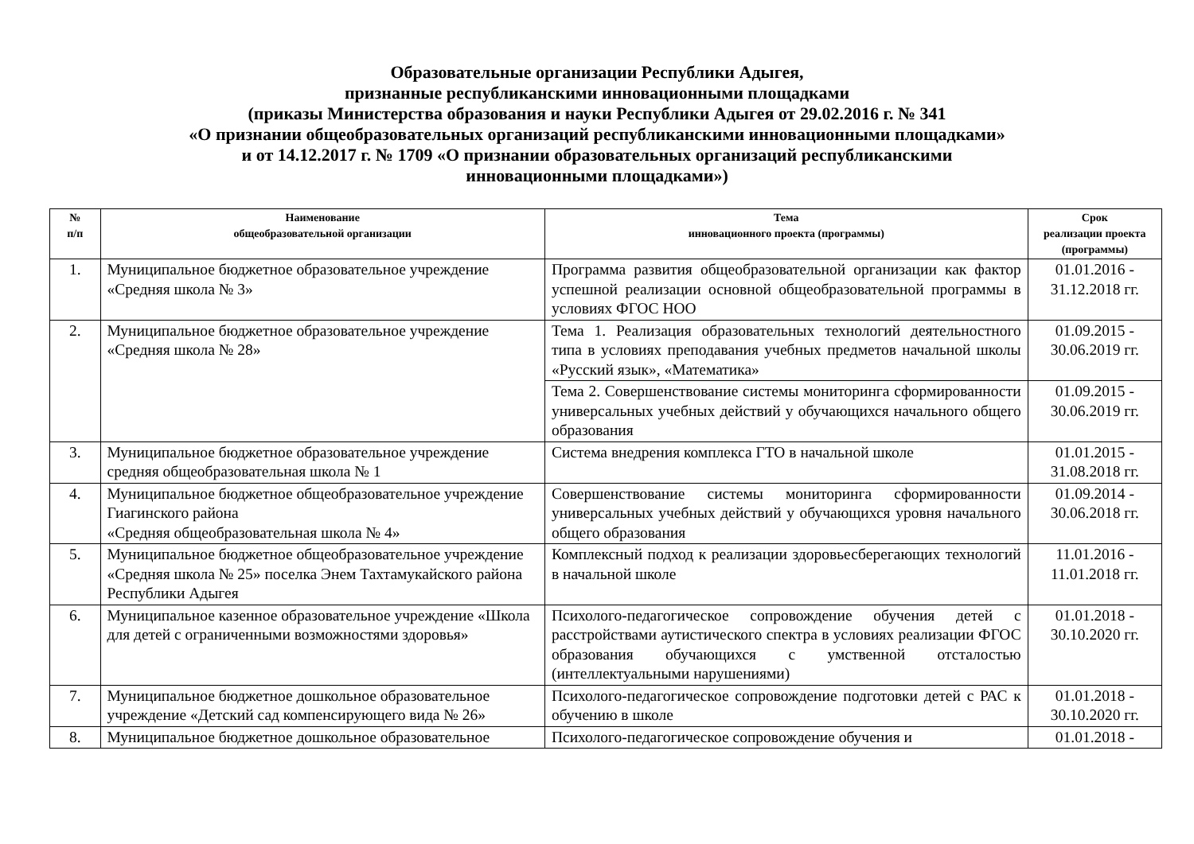Образовательные организации Республики Адыгея,
признанные республиканскими инновационными площадками
(приказы Министерства образования и науки Республики Адыгея от 29.02.2016 г. № 341
«О признании общеобразовательных организаций республиканскими инновационными площадками»
и от 14.12.2017 г. № 1709 «О признании образовательных организаций республиканскими
инновационными площадками»)
| № п/п | Наименование общеобразовательной организации | Тема инновационного проекта (программы) | Срок реализации проекта (программы) |
| --- | --- | --- | --- |
| 1. | Муниципальное бюджетное образовательное учреждение «Средняя школа № 3» | Программа развития общеобразовательной организации как фактор успешной реализации основной общеобразовательной программы в условиях ФГОС НОО | 01.01.2016 - 31.12.2018 гг. |
| 2. | Муниципальное бюджетное образовательное учреждение «Средняя школа № 28» | Тема 1. Реализация образовательных технологий деятельностного типа в условиях преподавания учебных предметов начальной школы «Русский язык», «Математика» | 01.09.2015 - 30.06.2019 гг. |
| | | Тема 2. Совершенствование системы мониторинга сформированности универсальных учебных действий у обучающихся начального общего образования | 01.09.2015 - 30.06.2019 гг. |
| 3. | Муниципальное бюджетное образовательное учреждение средняя общеобразовательная школа № 1 | Система внедрения комплекса ГТО в начальной школе | 01.01.2015 - 31.08.2018 гг. |
| 4. | Муниципальное бюджетное общеобразовательное учреждение Гиагинского района «Средняя общеобразовательная школа № 4» | Совершенствование системы мониторинга сформированности универсальных учебных действий у обучающихся уровня начального общего образования | 01.09.2014 - 30.06.2018 гг. |
| 5. | Муниципальное бюджетное общеобразовательное учреждение «Средняя школа № 25» поселка Энем Тахтамукайского района Республики Адыгея | Комплексный подход к реализации здоровьесберегающих технологий в начальной школе | 11.01.2016 - 11.01.2018 гг. |
| 6. | Муниципальное казенное образовательное учреждение «Школа для детей с ограниченными возможностями здоровья» | Психолого-педагогическое сопровождение обучения детей с расстройствами аутистического спектра в условиях реализации ФГОС образования обучающихся с умственной отсталостью (интеллектуальными нарушениями) | 01.01.2018 - 30.10.2020 гг. |
| 7. | Муниципальное бюджетное дошкольное образовательное учреждение «Детский сад компенсирующего вида № 26» | Психолого-педагогическое сопровождение подготовки детей с РАС к обучению в школе | 01.01.2018 - 30.10.2020 гг. |
| 8. | Муниципальное бюджетное дошкольное образовательное | Психолого-педагогическое сопровождение обучения и | 01.01.2018 - |